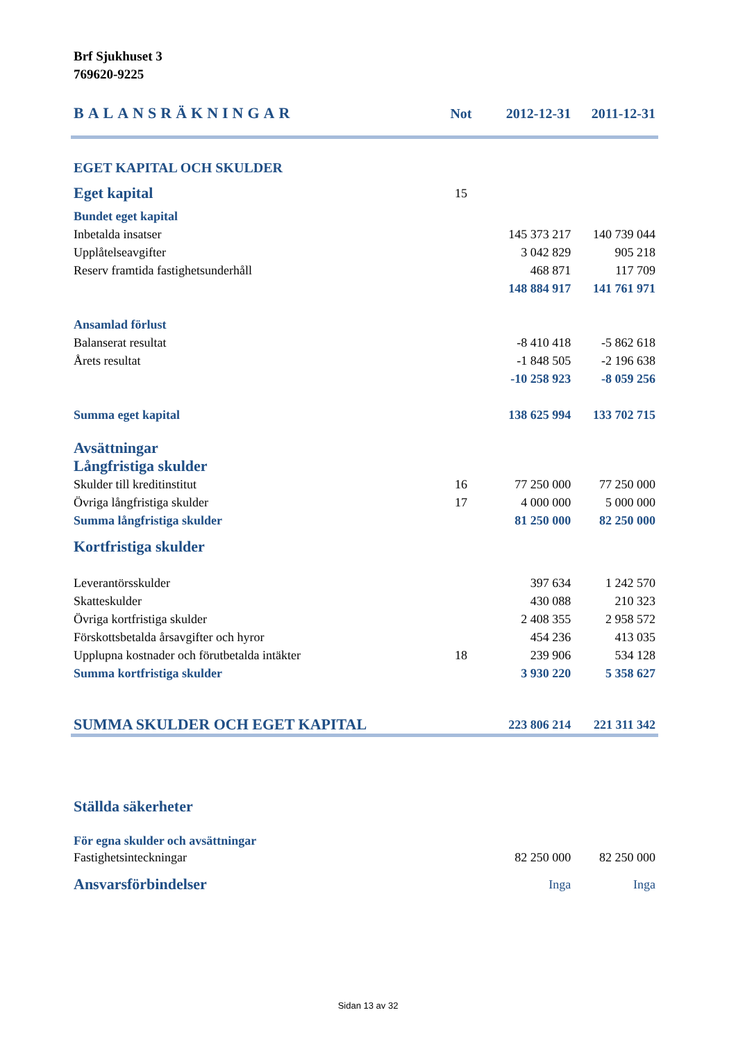Brf Sjukhuset 3
769620-9225
| BALANSRÄKNINGAR | Not | 2012-12-31 | 2011-12-31 |
| EGET KAPITAL OCH SKULDER | | | |
| Eget kapital | 15 | | |
| Bundet eget kapital | | | |
| Inbetalda insatser | | 145 373 217 | 140 739 044 |
| Upplåtelseavgifter | | 3 042 829 | 905 218 |
| Reserv framtida fastighetsunderhåll | | 468 871 | 117 709 |
| | | 148 884 917 | 141 761 971 |
| Ansamlad förlust | | | |
| Balanserat resultat | | -8 410 418 | -5 862 618 |
| Årets resultat | | -1 848 505 | -2 196 638 |
| | | -10 258 923 | -8 059 256 |
| Summa eget kapital | | 138 625 994 | 133 702 715 |
| Avsättningar | | | |
| Långfristiga skulder | | | |
| Skulder till kreditinstitut | 16 | 77 250 000 | 77 250 000 |
| Övriga långfristiga skulder | 17 | 4 000 000 | 5 000 000 |
| Summa långfristiga skulder | | 81 250 000 | 82 250 000 |
| Kortfristiga skulder | | | |
| Leverantörsskulder | | 397 634 | 1 242 570 |
| Skatteskulder | | 430 088 | 210 323 |
| Övriga kortfristiga skulder | | 2 408 355 | 2 958 572 |
| Förskottsbetalda årsavgifter och hyror | | 454 236 | 413 035 |
| Upplupna kostnader och förutbetalda intäkter | 18 | 239 906 | 534 128 |
| Summa kortfristiga skulder | | 3 930 220 | 5 358 627 |
| SUMMA SKULDER OCH EGET KAPITAL | | 223 806 214 | 221 311 342 |
| Ställda säkerheter | | | |
| För egna skulder och avsättningar | | | |
| Fastighetsinteckningar | | 82 250 000 | 82 250 000 |
| Ansvarsförbindelser | | Inga | Inga |
Sidan 13 av 32